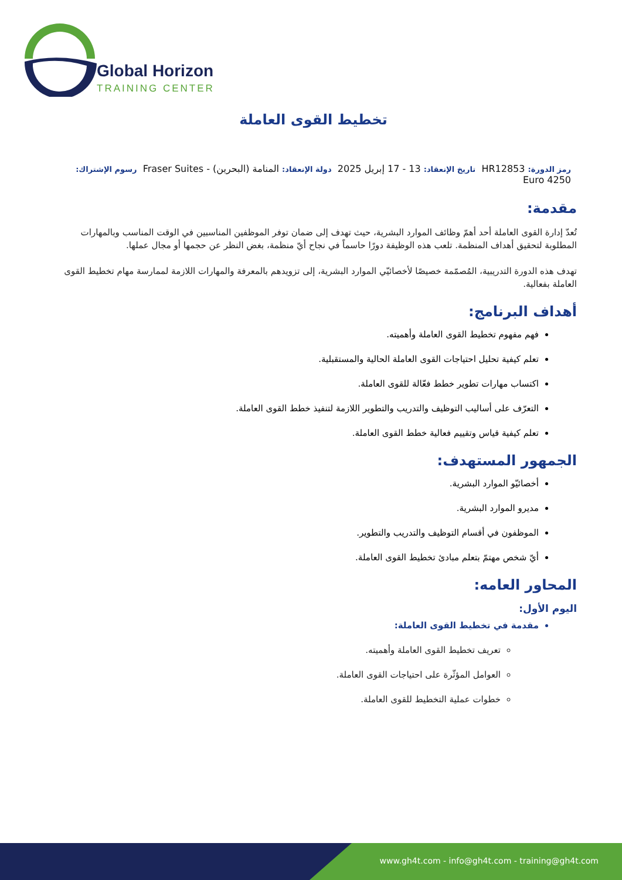Global Horizon
TRAINING CENTER
تخطيط القوى العاملة
رمز الدورة: HR12853 تاريخ الإنعقاد: 13 - 17 إبريل 2025 دولة الإنعقاد: المنامة (البحرين) - Fraser Suites رسوم الإشتراك: 4250 Euro
مقدمة:
تُعدّ إدارة القوى العاملة أحد أهمّ وظائف الموارد البشرية، حيث تهدف إلى ضمان توفر الموظفين المناسبين في الوقت المناسب وبالمهارات المطلوبة لتحقيق أهداف المنظمة. تلعب هذه الوظيفة دورًا حاسماً في نجاح أيّ منظمة، بغض النظر عن حجمها أو مجال عملها.
تهدف هذه الدورة التدريبية، المُصمّمة خصيصًا لأخصائيّي الموارد البشرية، إلى تزويدهم بالمعرفة والمهارات اللازمة لممارسة مهام تخطيط القوى العاملة بفعالية.
أهداف البرنامج:
فهم مفهوم تخطيط القوى العاملة وأهميته.
تعلم كيفية تحليل احتياجات القوى العاملة الحالية والمستقبلية.
اكتساب مهارات تطوير خطط فعّالة للقوى العاملة.
التعرّف على أساليب التوظيف والتدريب والتطوير اللازمة لتنفيذ خطط القوى العاملة.
تعلم كيفية قياس وتقييم فعالية خطط القوى العاملة.
الجمهور المستهدف:
أخصائيّو الموارد البشرية.
مديرو الموارد البشرية.
الموظفون في أقسام التوظيف والتدريب والتطوير.
أيّ شخص مهتمّ بتعلم مبادئ تخطيط القوى العاملة.
المحاور العامه:
اليوم الأول:
مقدمة في تخطيط القوى العاملة:
تعريف تخطيط القوى العاملة وأهميته.
العوامل المؤثّرة على احتياجات القوى العاملة.
خطوات عملية التخطيط للقوى العاملة.
www.gh4t.com - info@gh4t.com - training@gh4t.com